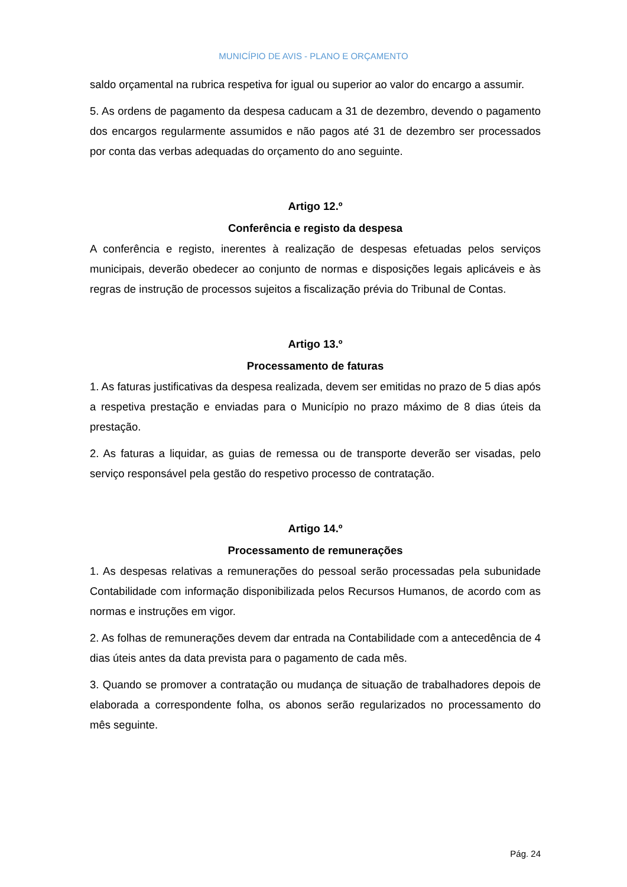MUNICÍPIO DE AVIS - PLANO E ORÇAMENTO
saldo orçamental na rubrica respetiva for igual ou superior ao valor do encargo a assumir.
5. As ordens de pagamento da despesa caducam a 31 de dezembro, devendo o pagamento dos encargos regularmente assumidos e não pagos até 31 de dezembro ser processados por conta das verbas adequadas do orçamento do ano seguinte.
Artigo 12.º
Conferência e registo da despesa
A conferência e registo, inerentes à realização de despesas efetuadas pelos serviços municipais, deverão obedecer ao conjunto de normas e disposições legais aplicáveis e às regras de instrução de processos sujeitos a fiscalização prévia do Tribunal de Contas.
Artigo 13.º
Processamento de faturas
1. As faturas justificativas da despesa realizada, devem ser emitidas no prazo de 5 dias após a respetiva prestação e enviadas para o Município no prazo máximo de 8 dias úteis da prestação.
2. As faturas a liquidar, as guias de remessa ou de transporte deverão ser visadas, pelo serviço responsável pela gestão do respetivo processo de contratação.
Artigo 14.º
Processamento de remunerações
1. As despesas relativas a remunerações do pessoal serão processadas pela subunidade Contabilidade com informação disponibilizada pelos Recursos Humanos, de acordo com as normas e instruções em vigor.
2. As folhas de remunerações devem dar entrada na Contabilidade com a antecedência de 4 dias úteis antes da data prevista para o pagamento de cada mês.
3. Quando se promover a contratação ou mudança de situação de trabalhadores depois de elaborada a correspondente folha, os abonos serão regularizados no processamento do mês seguinte.
Pág. 24